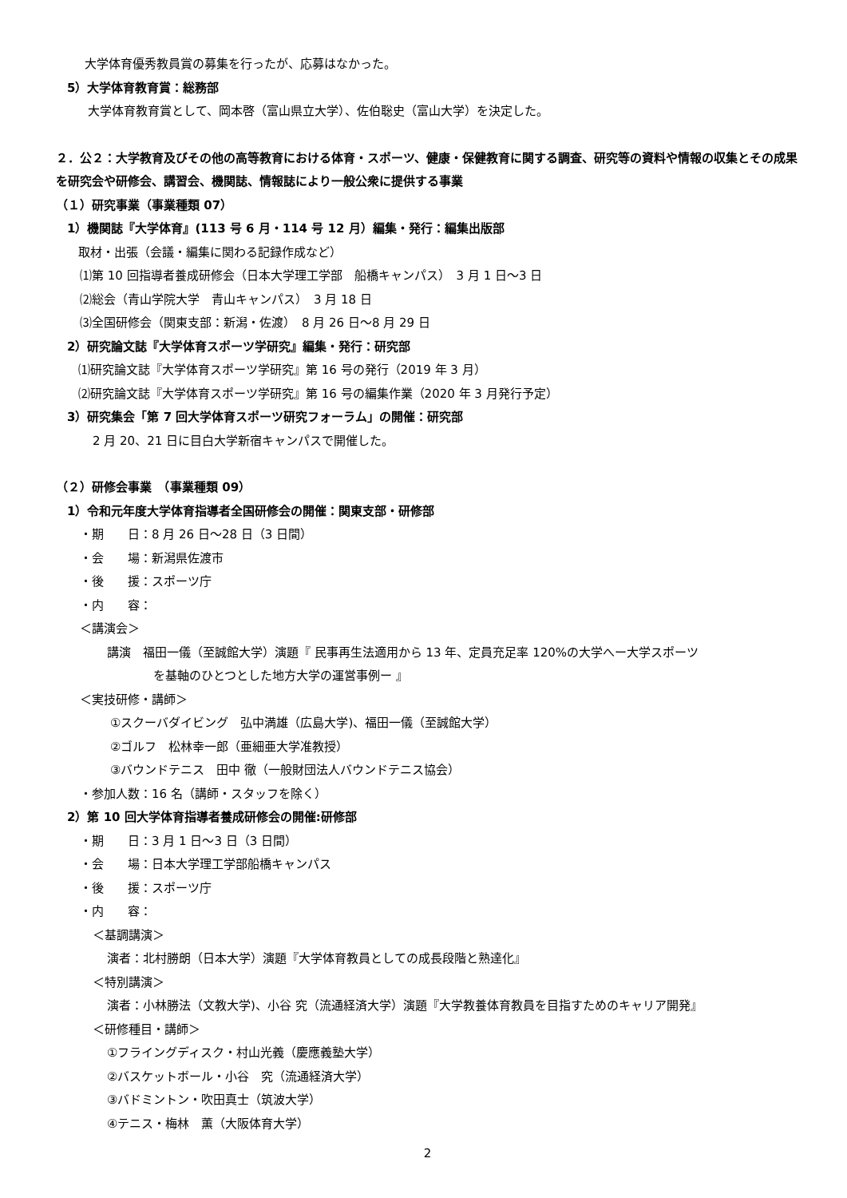大学体育優秀教員賞の募集を行ったが、応募はなかった。
5）大学体育教育賞：総務部
大学体育教育賞として、岡本啓（富山県立大学）、佐伯聡史（富山大学）を決定した。
２．公２：大学教育及びその他の高等教育における体育・スポーツ、健康・保健教育に関する調査、研究等の資料や情報の収集とその成果を研究会や研修会、講習会、機関誌、情報誌により一般公衆に提供する事業
（１）研究事業（事業種類 07）
1）機関誌『大学体育』(113 号 6 月・114 号 12 月）編集・発行：編集出版部
取材・出張（会議・編集に関わる記録作成など）
⑴第 10 回指導者養成研修会（日本大学理工学部　船橋キャンパス）　3 月 1 日～3 日
⑵総会（青山学院大学　青山キャンパス）　3 月 18 日
⑶全国研修会（関東支部：新潟・佐渡）　8 月 26 日～8 月 29 日
2）研究論文誌『大学体育スポーツ学研究』編集・発行：研究部
⑴研究論文誌『大学体育スポーツ学研究』第 16 号の発行（2019 年 3 月）
⑵研究論文誌『大学体育スポーツ学研究』第 16 号の編集作業（2020 年 3 月発行予定）
3）研究集会「第 7 回大学体育スポーツ研究フォーラム」の開催：研究部
2 月 20、21 日に目白大学新宿キャンパスで開催した。
（２）研修会事業　（事業種類 09）
1）令和元年度大学体育指導者全国研修会の開催：関東支部・研修部
・期　　日：8 月 26 日～28 日（3 日間）
・会　　場：新潟県佐渡市
・後　　援：スポーツ庁
・内　　容：
＜講演会＞
講演　福田一儀（至誠館大学）演題『 民事再生法適用から 13 年、定員充足率 120%の大学へー大学スポーツ
を基軸のひとつとした地方大学の運営事例ー 』
＜実技研修・講師＞
①スクーバダイビング　弘中満雄（広島大学)、福田一儀（至誠館大学）
②ゴルフ　松林幸一郎（亜細亜大学准教授）
③バウンドテニス　田中 徹（一般財団法人バウンドテニス協会）
・参加人数：16 名（講師・スタッフを除く）
2）第 10 回大学体育指導者養成研修会の開催:研修部
・期　　日：3 月 1 日～3 日（3 日間）
・会　　場：日本大学理工学部船橋キャンパス
・後　　援：スポーツ庁
・内　　容：
＜基調講演＞
演者：北村勝朗（日本大学）演題『大学体育教員としての成長段階と熟達化』
＜特別講演＞
演者：小林勝法（文教大学)、小谷 究（流通経済大学）演題『大学教養体育教員を目指すためのキャリア開発』
＜研修種目・講師＞
①フライングディスク・村山光義（慶應義塾大学）
②バスケットボール・小谷　究（流通経済大学）
③バドミントン・吹田真士（筑波大学）
④テニス・梅林　薫（大阪体育大学）
2